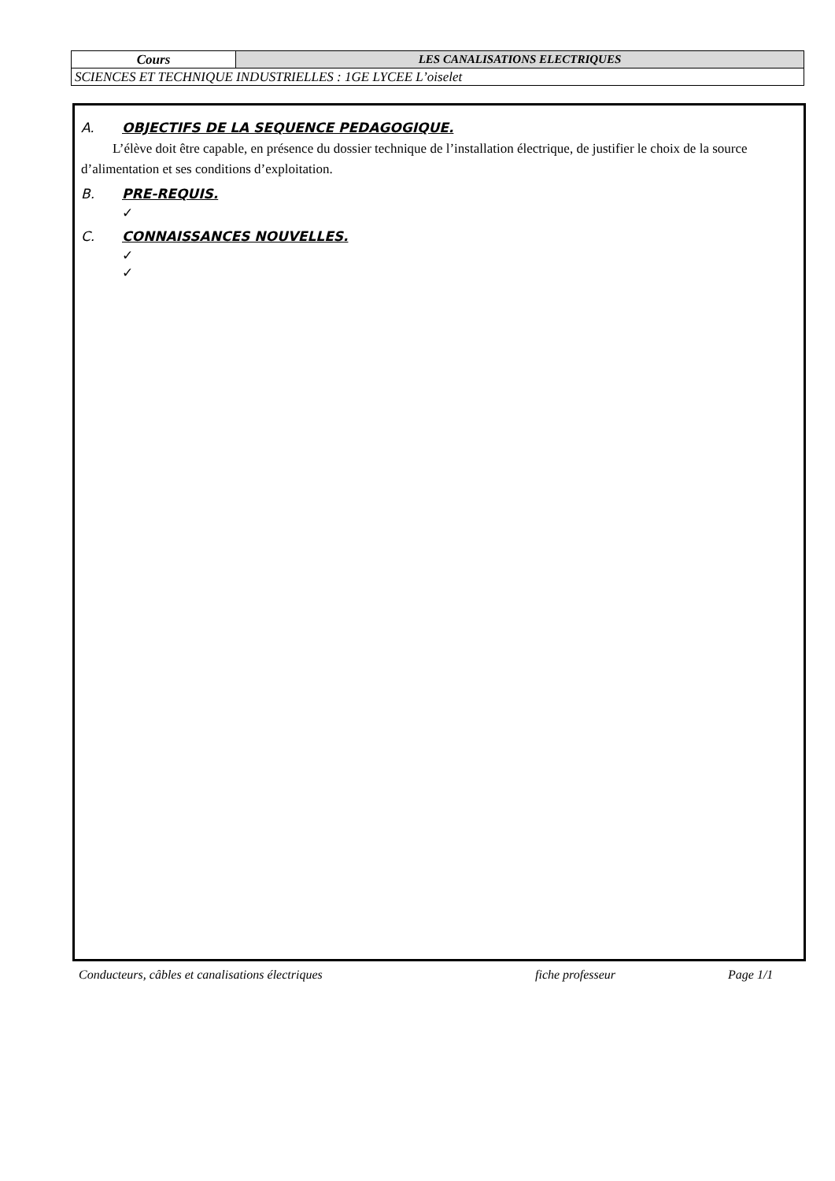| Cours | LES CANALISATIONS ELECTRIQUES |
| SCIENCES ET TECHNIQUE INDUSTRIELLES : 1GE LYCEE L’oiselet | |
A. OBJECTIFS DE LA SEQUENCE PEDAGOGIQUE.
L’élève doit être capable, en présence du dossier technique de l’installation électrique, de justifier le choix de la source d’alimentation et ses conditions d’exploitation.
B. PRE-REQUIS.
✓
C. CONNAISSANCES NOUVELLES.
✓
✓
Conducteurs, câbles et canalisations électriques fiche professeur Page 1/1